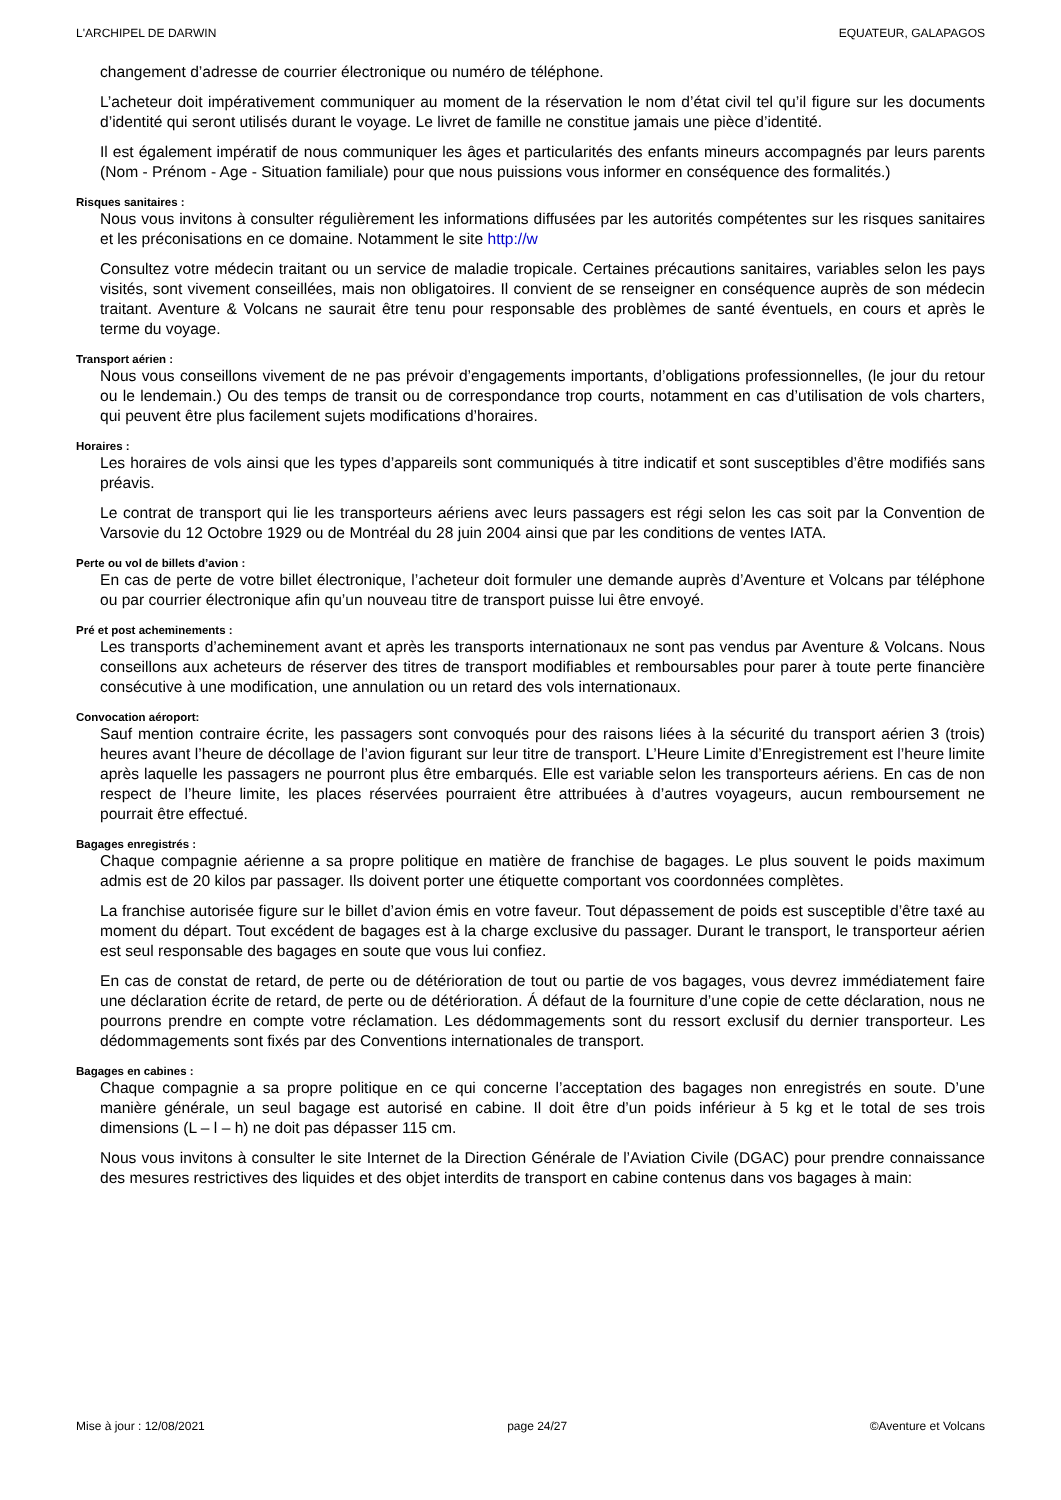L'ARCHIPEL DE DARWIN EQUATEUR, GALAPAGOS
changement d’adresse de courrier électronique ou numéro de téléphone.
L’acheteur doit impérativement communiquer au moment de la réservation le nom d’état civil tel qu’il figure sur les documents d’identité qui seront utilisés durant le voyage. Le livret de famille ne constitue jamais une pièce d’identité.
Il est également impératif de nous communiquer les âges et particularités des enfants mineurs accompagnés par leurs parents (Nom - Prénom - Age - Situation familiale) pour que nous puissions vous informer en conséquence des formalités.)
Risques sanitaires :
Nous vous invitons à consulter régulièrement les informations diffusées par les autorités compétentes sur les risques sanitaires et les préconisations en ce domaine. Notamment le site http://w
Consultez votre médecin traitant ou un service de maladie tropicale. Certaines précautions sanitaires, variables selon les pays visités, sont vivement conseillées, mais non obligatoires. Il convient de se renseigner en conséquence auprès de son médecin traitant. Aventure & Volcans ne saurait être tenu pour responsable des problèmes de santé éventuels, en cours et après le terme du voyage.
Transport aérien :
Nous vous conseillons vivement de ne pas prévoir d’engagements importants, d’obligations professionnelles, (le jour du retour ou le lendemain.) Ou des temps de transit ou de correspondance trop courts, notamment en cas d’utilisation de vols charters, qui peuvent être plus facilement sujets modifications d’horaires.
Horaires :
Les horaires de vols ainsi que les types d’appareils sont communiqués à titre indicatif et sont susceptibles d’être modifiés sans préavis.
Le contrat de transport qui lie les transporteurs aériens avec leurs passagers est régi selon les cas soit par la Convention de Varsovie du 12 Octobre 1929 ou de Montréal du 28 juin 2004 ainsi que par les conditions de ventes IATA.
Perte ou vol de billets d’avion :
En cas de perte de votre billet électronique, l’acheteur doit formuler une demande auprès d’Aventure et Volcans par téléphone ou par courrier électronique afin qu’un nouveau titre de transport puisse lui être envoyé.
Pré et post acheminements :
Les transports d’acheminement avant et après les transports internationaux ne sont pas vendus par Aventure & Volcans. Nous conseillons aux acheteurs de réserver des titres de transport modifiables et remboursables pour parer à toute perte financière consécutive à une modification, une annulation ou un retard des vols internationaux.
Convocation aéroport:
Sauf mention contraire écrite, les passagers sont convoqués pour des raisons liées à la sécurité du transport aérien 3 (trois) heures avant l’heure de décollage de l’avion figurant sur leur titre de transport. L’Heure Limite d’Enregistrement est l’heure limite après laquelle les passagers ne pourront plus être embarqués. Elle est variable selon les transporteurs aériens. En cas de non respect de l’heure limite, les places réservées pourraient être attribuées à d’autres voyageurs, aucun remboursement ne pourrait être effectué.
Bagages enregistrés :
Chaque compagnie aérienne a sa propre politique en matière de franchise de bagages. Le plus souvent le poids maximum admis est de 20 kilos par passager. Ils doivent porter une étiquette comportant vos coordonnées complètes.
La franchise autorisée figure sur le billet d’avion émis en votre faveur. Tout dépassement de poids est susceptible d’être taxé au moment du départ. Tout excédent de bagages est à la charge exclusive du passager. Durant le transport, le transporteur aérien est seul responsable des bagages en soute que vous lui confiez.
En cas de constat de retard, de perte ou de détérioration de tout ou partie de vos bagages, vous devrez immédiatement faire une déclaration écrite de retard, de perte ou de détérioration. Á défaut de la fourniture d’une copie de cette déclaration, nous ne pourrons prendre en compte votre réclamation. Les dédommagements sont du ressort exclusif du dernier transporteur. Les dédommagements sont fixés par des Conventions internationales de transport.
Bagages en cabines :
Chaque compagnie a sa propre politique en ce qui concerne l’acceptation des bagages non enregistrés en soute. D’une manière générale, un seul bagage est autorisé en cabine. Il doit être d’un poids inférieur à 5 kg et le total de ses trois dimensions (L – l – h) ne doit pas dépasser 115 cm.
Nous vous invitons à consulter le site Internet de la Direction Générale de l’Aviation Civile (DGAC) pour prendre connaissance des mesures restrictives des liquides et des objet interdits de transport en cabine contenus dans vos bagages à main:
Mise à jour : 12/08/2021 page 24/27 ©Aventure et Volcans